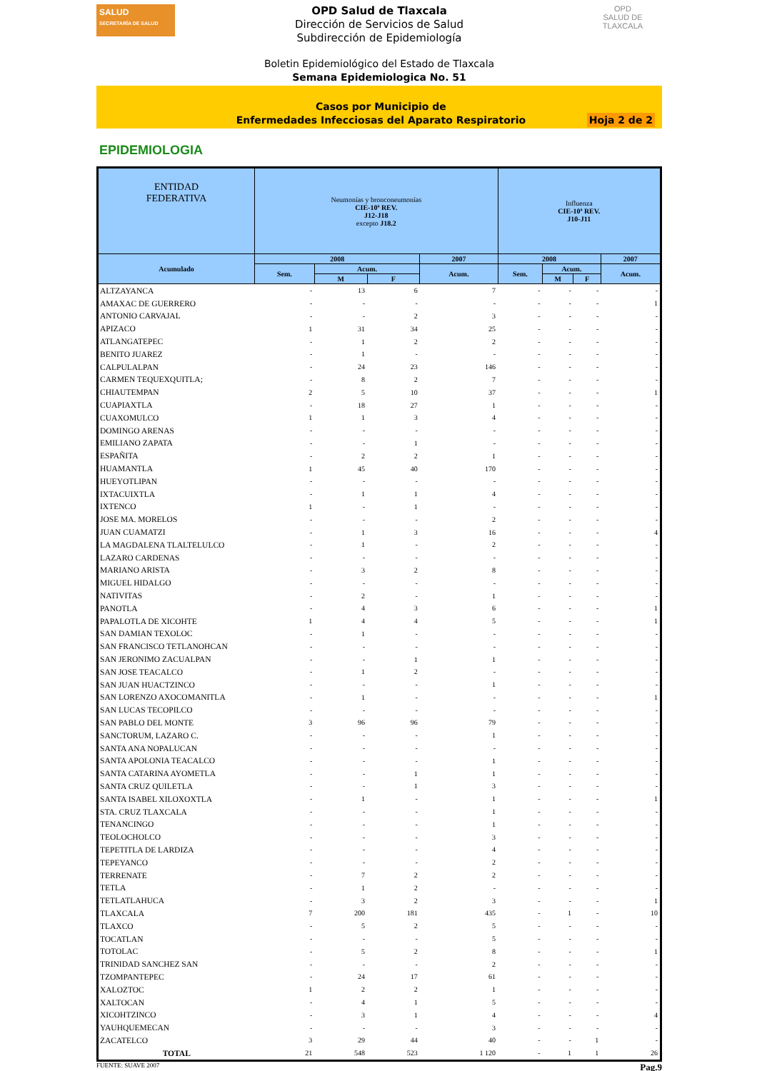SALUD
SECRETARÍA DE SALUD
OPD Salud de Tlaxcala
Dirección de Servicios de Salud
Subdirección de Epidemiología
OPD
SALUD DE TLAXCALA
Boletin Epidemiológico del Estado de Tlaxcala
Semana Epidemiologica No. 51
Casos por Municipio de
Enfermedades Infecciosas del Aparato Respiratorio
Hoja 2 de 2
EPIDEMIOLOGIA
| ENTIDAD FEDERATIVA | Neumonías y bronconeumonías CIE-10ª REV. J12-J18 excepto J18.2 | | | | Influenza CIE-10ª REV. J10-J11 | | | |
| --- | --- | --- | --- | --- | --- | --- | --- | --- |
| Acumulado | 2008 | | | 2007 | 2008 | | | 2007 |
| | Sem. | Acum. | | Acum. | Sem. | Acum. | | Acum. |
| | | M | F | | | M | F | |
| ALTZAYANCA | - | 13 | 6 | 7 | - | - | - | - |
| AMAXAC DE GUERRERO | - | - | - | - | - | - | - | 1 |
| ANTONIO CARVAJAL | - | - | 2 | 3 | - | - | - | - |
| APIZACO | 1 | 31 | 34 | 25 | - | - | - | - |
| ATLANGATEPEC | - | 1 | 2 | 2 | - | - | - | - |
| BENITO JUAREZ | - | 1 | - | - | - | - | - | - |
| CALPULALPAN | - | 24 | 23 | 146 | - | - | - | - |
| CARMEN TEQUEXQUITLA; | - | 8 | 2 | 7 | - | - | - | - |
| CHIAUTEMPAN | 2 | 5 | 10 | 37 | - | - | - | 1 |
| CUAPIAXTLA | - | 18 | 27 | 1 | - | - | - | - |
| CUAXOMULCO | 1 | 1 | 3 | 4 | - | - | - | - |
| DOMINGO ARENAS | - | - | - | - | - | - | - | - |
| EMILIANO ZAPATA | - | - | 1 | - | - | - | - | - |
| ESPAÑITA | - | 2 | 2 | 1 | - | - | - | - |
| HUAMANTLA | 1 | 45 | 40 | 170 | - | - | - | - |
| HUEYOTLIPAN | - | - | - | - | - | - | - | - |
| IXTACUIXTLA | - | 1 | 1 | 4 | - | - | - | - |
| IXTENCO | 1 | - | 1 | - | - | - | - | - |
| JOSE MA. MORELOS | - | - | - | 2 | - | - | - | - |
| JUAN CUAMATZI | - | 1 | 3 | 16 | - | - | - | 4 |
| LA MAGDALENA TLALTELULCO | - | 1 | - | 2 | - | - | - | - |
| LAZARO CARDENAS | - | - | - | - | - | - | - | - |
| MARIANO ARISTA | - | 3 | 2 | 8 | - | - | - | - |
| MIGUEL HIDALGO | - | - | - | - | - | - | - | - |
| NATIVITAS | - | 2 | - | 1 | - | - | - | - |
| PANOTLA | - | 4 | 3 | 6 | - | - | - | 1 |
| PAPALOTLA DE XICOHTE | 1 | 4 | 4 | 5 | - | - | - | 1 |
| SAN DAMIAN TEXOLOC | - | 1 | - | - | - | - | - | - |
| SAN FRANCISCO TETLANOHCAN | - | - | - | - | - | - | - | - |
| SAN JERONIMO ZACUALPAN | - | - | 1 | 1 | - | - | - | - |
| SAN JOSE TEACALCO | - | 1 | 2 | - | - | - | - | - |
| SAN JUAN HUACTZINCO | - | - | - | 1 | - | - | - | - |
| SAN LORENZO AXOCOMANITLA | - | 1 | - | - | - | - | - | 1 |
| SAN LUCAS TECOPILCO | - | - | - | - | - | - | - | - |
| SAN PABLO DEL MONTE | 3 | 96 | 96 | 79 | - | - | - | - |
| SANCTORUM, LAZARO C. | - | - | - | 1 | - | - | - | - |
| SANTA ANA NOPALUCAN | - | - | - | - | - | - | - | - |
| SANTA APOLONIA TEACALCO | - | - | - | 1 | - | - | - | - |
| SANTA CATARINA AYOMETLA | - | - | 1 | 1 | - | - | - | - |
| SANTA CRUZ QUILETLA | - | - | 1 | 3 | - | - | - | - |
| SANTA ISABEL XILOXOXTLA | - | 1 | - | 1 | - | - | - | 1 |
| STA. CRUZ TLAXCALA | - | - | - | 1 | - | - | - | - |
| TENANCINGO | - | - | - | 1 | - | - | - | - |
| TEOLOCHOLCO | - | - | - | 3 | - | - | - | - |
| TEPETITLA DE LARDIZA | - | - | - | 4 | - | - | - | - |
| TEPEYANCO | - | - | - | 2 | - | - | - | - |
| TERRENATE | - | 7 | 2 | 2 | - | - | - | - |
| TETLA | - | 1 | 2 | - | - | - | - | - |
| TETLATLAHUCA | - | 3 | 2 | 3 | - | - | - | 1 |
| TLAXCALA | 7 | 200 | 181 | 435 | - | 1 | - | 10 |
| TLAXCO | - | 5 | 2 | 5 | - | - | - | - |
| TOCATLAN | - | - | - | 5 | - | - | - | - |
| TOTOLAC | - | 5 | 2 | 8 | - | - | - | 1 |
| TRINIDAD SANCHEZ SAN | - | - | - | 2 | - | - | - | - |
| TZOMPANTEPEC | - | 24 | 17 | 61 | - | - | - | - |
| XALOZTOC | 1 | 2 | 2 | 1 | - | - | - | - |
| XALTOCAN | - | 4 | 1 | 5 | - | - | - | - |
| XICOHTZINCO | - | 3 | 1 | 4 | - | - | - | 4 |
| YAUHQUEMECAN | - | - | - | 3 | - | - | - | - |
| ZACATELCO | 3 | 29 | 44 | 40 | - | - | 1 | - |
| TOTAL | 21 | 548 | 523 | 1 120 | - | 1 | 1 | 26 |
FUENTE: SUAVE 2007 Pag.9